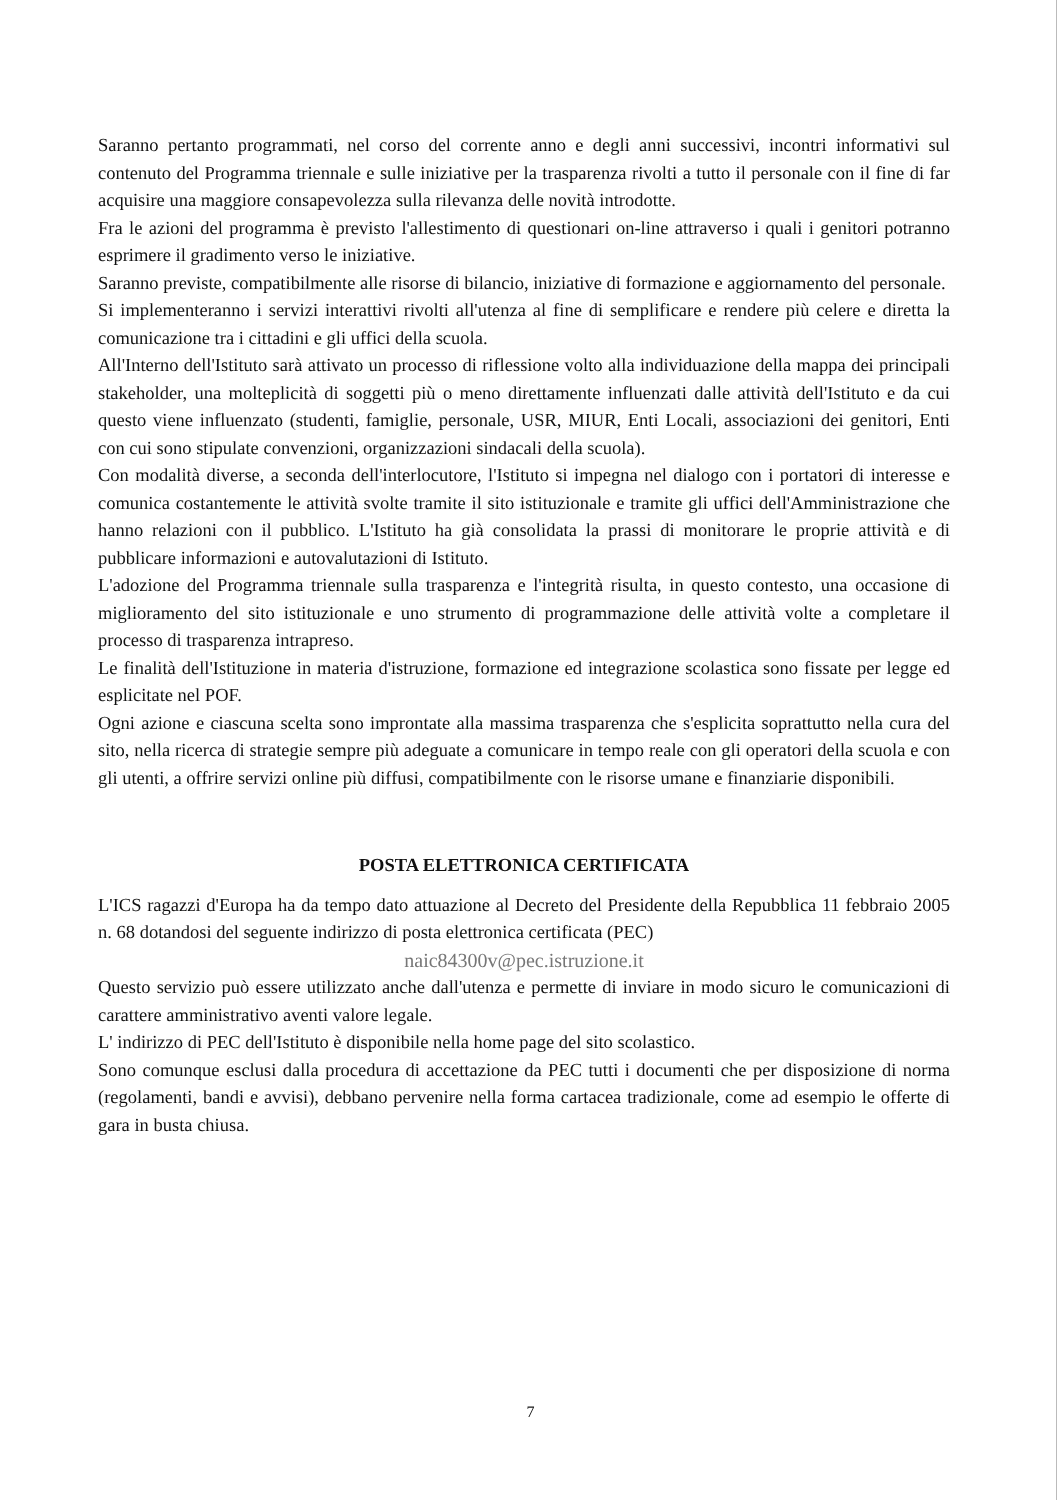Saranno pertanto programmati, nel corso del corrente anno e degli anni successivi, incontri informativi sul contenuto del Programma triennale e sulle iniziative per la trasparenza rivolti a tutto il personale con il fine di far acquisire una maggiore consapevolezza sulla rilevanza delle novità introdotte.
Fra le azioni del programma è previsto l'allestimento di questionari on-line attraverso i quali i genitori potranno esprimere il gradimento verso le iniziative.
Saranno previste, compatibilmente alle risorse di bilancio, iniziative di formazione e aggiornamento del personale.
Si implementeranno i servizi interattivi rivolti all'utenza al fine di semplificare e rendere più celere e diretta la comunicazione tra i cittadini e gli uffici della scuola.
All'Interno dell'Istituto sarà attivato un processo di riflessione volto alla individuazione della mappa dei principali stakeholder, una molteplicità di soggetti più o meno direttamente influenzati dalle attività dell'Istituto e da cui questo viene influenzato (studenti, famiglie, personale, USR, MIUR, Enti Locali, associazioni dei genitori, Enti con cui sono stipulate convenzioni, organizzazioni sindacali della scuola).
Con modalità diverse, a seconda dell'interlocutore, l'Istituto si impegna nel dialogo con i portatori di interesse e comunica costantemente le attività svolte tramite il sito istituzionale e tramite gli uffici dell'Amministrazione che hanno relazioni con il pubblico. L'Istituto ha già consolidata la prassi di monitorare le proprie attività e di pubblicare informazioni e autovalutazioni di Istituto.
L'adozione del Programma triennale sulla trasparenza e l'integrità risulta, in questo contesto, una occasione di miglioramento del sito istituzionale e uno strumento di programmazione delle attività volte a completare il processo di trasparenza intrapreso.
Le finalità dell'Istituzione in materia d'istruzione, formazione ed integrazione scolastica sono fissate per legge ed esplicitate nel POF.
Ogni azione e ciascuna scelta sono improntate alla massima trasparenza che s'esplicita soprattutto nella cura del sito, nella ricerca di strategie sempre più adeguate a comunicare in tempo reale con gli operatori della scuola e con gli utenti, a offrire servizi online più diffusi, compatibilmente con le risorse umane e finanziarie disponibili.
POSTA ELETTRONICA CERTIFICATA
L'ICS ragazzi d'Europa ha da tempo dato attuazione al Decreto del Presidente della Repubblica 11 febbraio 2005 n. 68 dotandosi del seguente indirizzo di posta elettronica certificata (PEC)
naic84300v@pec.istruzione.it
Questo servizio può essere utilizzato anche dall'utenza e permette di inviare in modo sicuro le comunicazioni di carattere amministrativo aventi valore legale.
L' indirizzo di PEC dell'Istituto è disponibile nella home page del sito scolastico.
Sono comunque esclusi dalla procedura di accettazione da PEC tutti i documenti che per disposizione di norma (regolamenti, bandi e avvisi), debbano pervenire nella forma cartacea tradizionale, come ad esempio le offerte di gara in busta chiusa.
7